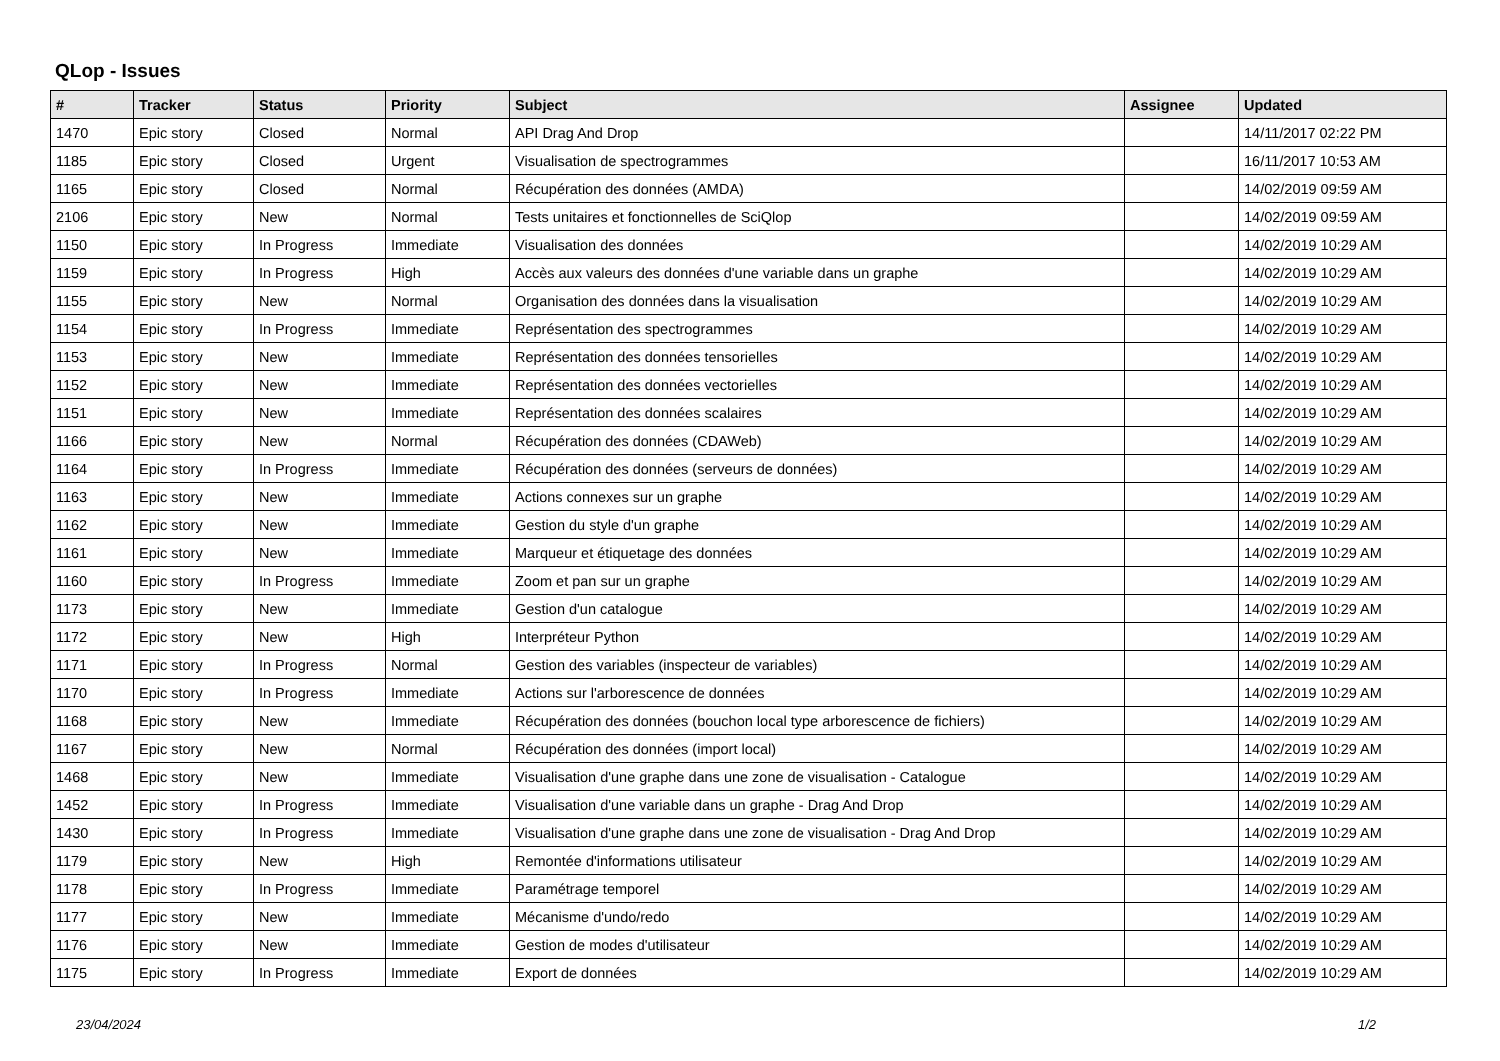QLop - Issues
| # | Tracker | Status | Priority | Subject | Assignee | Updated |
| --- | --- | --- | --- | --- | --- | --- |
| 1470 | Epic story | Closed | Normal | API Drag And Drop | | 14/11/2017 02:22 PM |
| 1185 | Epic story | Closed | Urgent | Visualisation de spectrogrammes | | 16/11/2017 10:53 AM |
| 1165 | Epic story | Closed | Normal | Récupération des données (AMDA) | | 14/02/2019 09:59 AM |
| 2106 | Epic story | New | Normal | Tests unitaires et fonctionnelles de SciQlop | | 14/02/2019 09:59 AM |
| 1150 | Epic story | In Progress | Immediate | Visualisation des données | | 14/02/2019 10:29 AM |
| 1159 | Epic story | In Progress | High | Accès aux valeurs des données d'une variable dans un graphe | | 14/02/2019 10:29 AM |
| 1155 | Epic story | New | Normal | Organisation des données dans la visualisation | | 14/02/2019 10:29 AM |
| 1154 | Epic story | In Progress | Immediate | Représentation des spectrogrammes | | 14/02/2019 10:29 AM |
| 1153 | Epic story | New | Immediate | Représentation des données tensorielles | | 14/02/2019 10:29 AM |
| 1152 | Epic story | New | Immediate | Représentation des données vectorielles | | 14/02/2019 10:29 AM |
| 1151 | Epic story | New | Immediate | Représentation des données scalaires | | 14/02/2019 10:29 AM |
| 1166 | Epic story | New | Normal | Récupération des données (CDAWeb) | | 14/02/2019 10:29 AM |
| 1164 | Epic story | In Progress | Immediate | Récupération des données (serveurs de données) | | 14/02/2019 10:29 AM |
| 1163 | Epic story | New | Immediate | Actions connexes sur un graphe | | 14/02/2019 10:29 AM |
| 1162 | Epic story | New | Immediate | Gestion du style d'un graphe | | 14/02/2019 10:29 AM |
| 1161 | Epic story | New | Immediate | Marqueur et étiquetage des données | | 14/02/2019 10:29 AM |
| 1160 | Epic story | In Progress | Immediate | Zoom et pan sur un graphe | | 14/02/2019 10:29 AM |
| 1173 | Epic story | New | Immediate | Gestion d'un catalogue | | 14/02/2019 10:29 AM |
| 1172 | Epic story | New | High | Interpréteur Python | | 14/02/2019 10:29 AM |
| 1171 | Epic story | In Progress | Normal | Gestion des variables (inspecteur de variables) | | 14/02/2019 10:29 AM |
| 1170 | Epic story | In Progress | Immediate | Actions sur l'arborescence de données | | 14/02/2019 10:29 AM |
| 1168 | Epic story | New | Immediate | Récupération des données (bouchon local type arborescence de fichiers) | | 14/02/2019 10:29 AM |
| 1167 | Epic story | New | Normal | Récupération des données (import local) | | 14/02/2019 10:29 AM |
| 1468 | Epic story | New | Immediate | Visualisation d'une graphe dans une zone de visualisation - Catalogue | | 14/02/2019 10:29 AM |
| 1452 | Epic story | In Progress | Immediate | Visualisation d'une variable dans un graphe - Drag And Drop | | 14/02/2019 10:29 AM |
| 1430 | Epic story | In Progress | Immediate | Visualisation d'une graphe dans une zone de visualisation - Drag And Drop | | 14/02/2019 10:29 AM |
| 1179 | Epic story | New | High | Remontée d'informations utilisateur | | 14/02/2019 10:29 AM |
| 1178 | Epic story | In Progress | Immediate | Paramétrage temporel | | 14/02/2019 10:29 AM |
| 1177 | Epic story | New | Immediate | Mécanisme d'undo/redo | | 14/02/2019 10:29 AM |
| 1176 | Epic story | New | Immediate | Gestion de modes d'utilisateur | | 14/02/2019 10:29 AM |
| 1175 | Epic story | In Progress | Immediate | Export de données | | 14/02/2019 10:29 AM |
23/04/2024 1/2